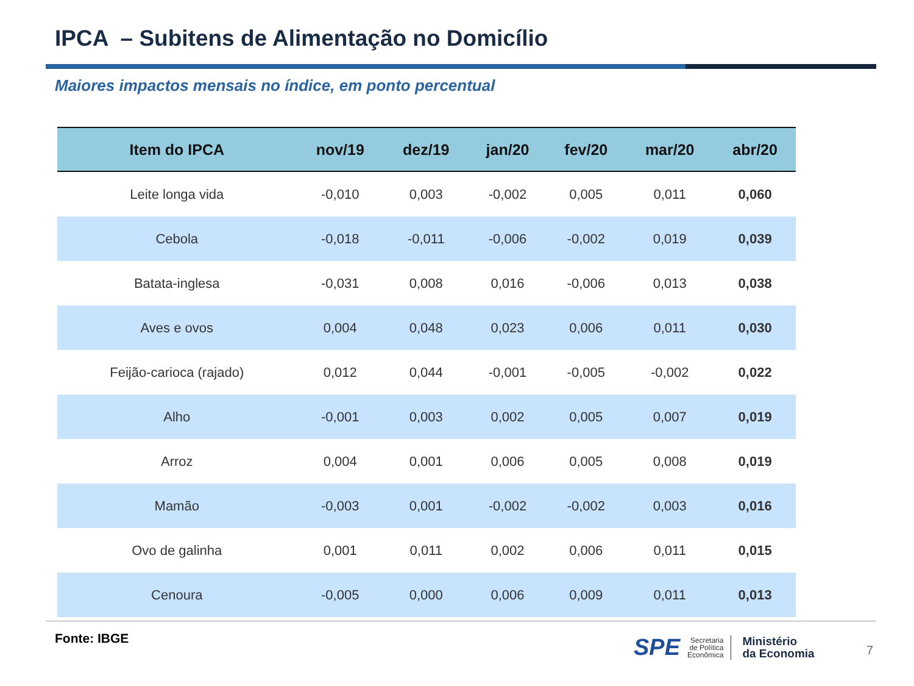IPCA – Subitens de Alimentação no Domicílio
Maiores impactos mensais no índice, em ponto percentual
| Item do IPCA | nov/19 | dez/19 | jan/20 | fev/20 | mar/20 | abr/20 |
| --- | --- | --- | --- | --- | --- | --- |
| Leite longa vida | -0,010 | 0,003 | -0,002 | 0,005 | 0,011 | 0,060 |
| Cebola | -0,018 | -0,011 | -0,006 | -0,002 | 0,019 | 0,039 |
| Batata-inglesa | -0,031 | 0,008 | 0,016 | -0,006 | 0,013 | 0,038 |
| Aves e ovos | 0,004 | 0,048 | 0,023 | 0,006 | 0,011 | 0,030 |
| Feijão-carioca (rajado) | 0,012 | 0,044 | -0,001 | -0,005 | -0,002 | 0,022 |
| Alho | -0,001 | 0,003 | 0,002 | 0,005 | 0,007 | 0,019 |
| Arroz | 0,004 | 0,001 | 0,006 | 0,005 | 0,008 | 0,019 |
| Mamão | -0,003 | 0,001 | -0,002 | -0,002 | 0,003 | 0,016 |
| Ovo de galinha | 0,001 | 0,011 | 0,002 | 0,006 | 0,011 | 0,015 |
| Cenoura | -0,005 | 0,000 | 0,006 | 0,009 | 0,011 | 0,013 |
Fonte: IBGE
SPE
Secretaria
de Política
Econômica
Ministério
da Economia
7